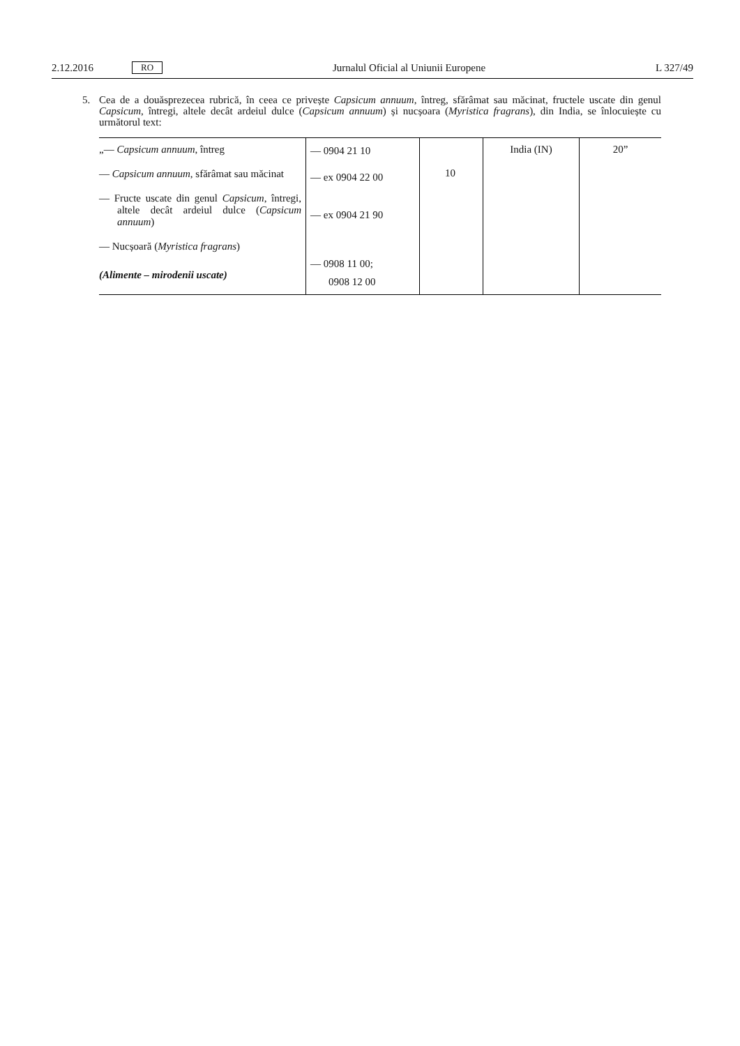2.12.2016 RO Jurnalul Oficial al Uniunii Europene L 327/49
5. Cea de a douăsprezecea rubrică, în ceea ce privește Capsicum annuum, întreg, sfărâmat sau măcinat, fructele uscate din genul Capsicum, întregi, altele decât ardeiul dulce (Capsicum annuum) și nucșoara (Myristica fragrans), din India, se înlocuiește cu următorul text:
| „— Capsicum annuum , întreg — Capsicum annuum , sfărâmat sau măcinat — Fructe uscate din genul Capsicum , întregi, altele decât ardeiul dulce ( Capsicum annuum ) — Nucșoară ( Myristica fragrans ) (Alimente – mirodenii uscate) | — 0904 21 10 — ex 0904 22 00 — ex 0904 21 90 — 0908 11 00; 0908 12 00 | 10 | India (IN) | 20” |